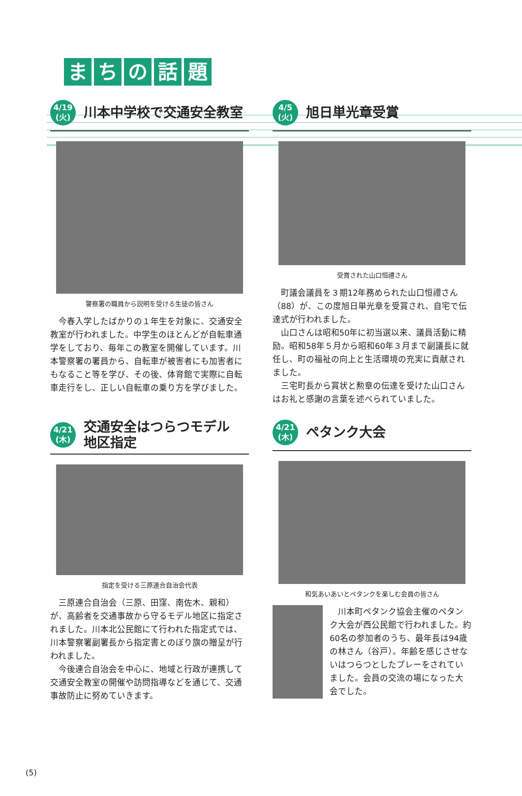まちの話題
4/19
(火)
川本中学校で交通安全教室
警察署の職員から説明を受ける生徒の皆さん
今春入学したばかりの１年生を対象に、交通安全教室が行われました。中学生のほとんどが自転車通学をしており、毎年この教室を開催しています。川本警察署の署員から、自転車が被害者にも加害者にもなること等を学び、その後、体育館で実際に自転車走行をし、正しい自転車の乗り方を学びました。
4/21
(木)
交通安全はつらつモデル
地区指定
指定を受ける三原連合自治会代表
三原連合自治会（三原、田窪、南佐木、親和）が、高齢者を交通事故から守るモデル地区に指定されました。川本北公民館にて行われた指定式では、川本警察署副署長から指定書とのぼり旗の贈呈が行われました。
今後連合自治会を中心に、地域と行政が連携して交通安全教室の開催や訪問指導などを通じて、交通事故防止に努めていきます。
4/5
(火)
旭日単光章受賞
受賞された山口恒禮さん
町議会議員を３期12年務められた山口恒禮さん（88）が、この度旭日単光章を受賞され、自宅で伝達式が行われました。
山口さんは昭和50年に初当選以来、議員活動に精励。昭和58年５月から昭和60年３月まで副議長に就任し、町の福祉の向上と生活環境の充実に貢献されました。
三宅町長から賞状と勲章の伝達を受けた山口さんはお礼と感謝の言葉を述べられていました。
4/21
(木)
ペタンク大会
和気あいあいとペタンクを楽しむ会員の皆さん
川本町ペタンク協会主催のペタンク大会が西公民館で行われました。約60名の参加者のうち、最年長は94歳の林さん（谷戸）。年齢を感じさせないはつらつとしたプレーをされていました。会員の交流の場になった大会でした。
(5)